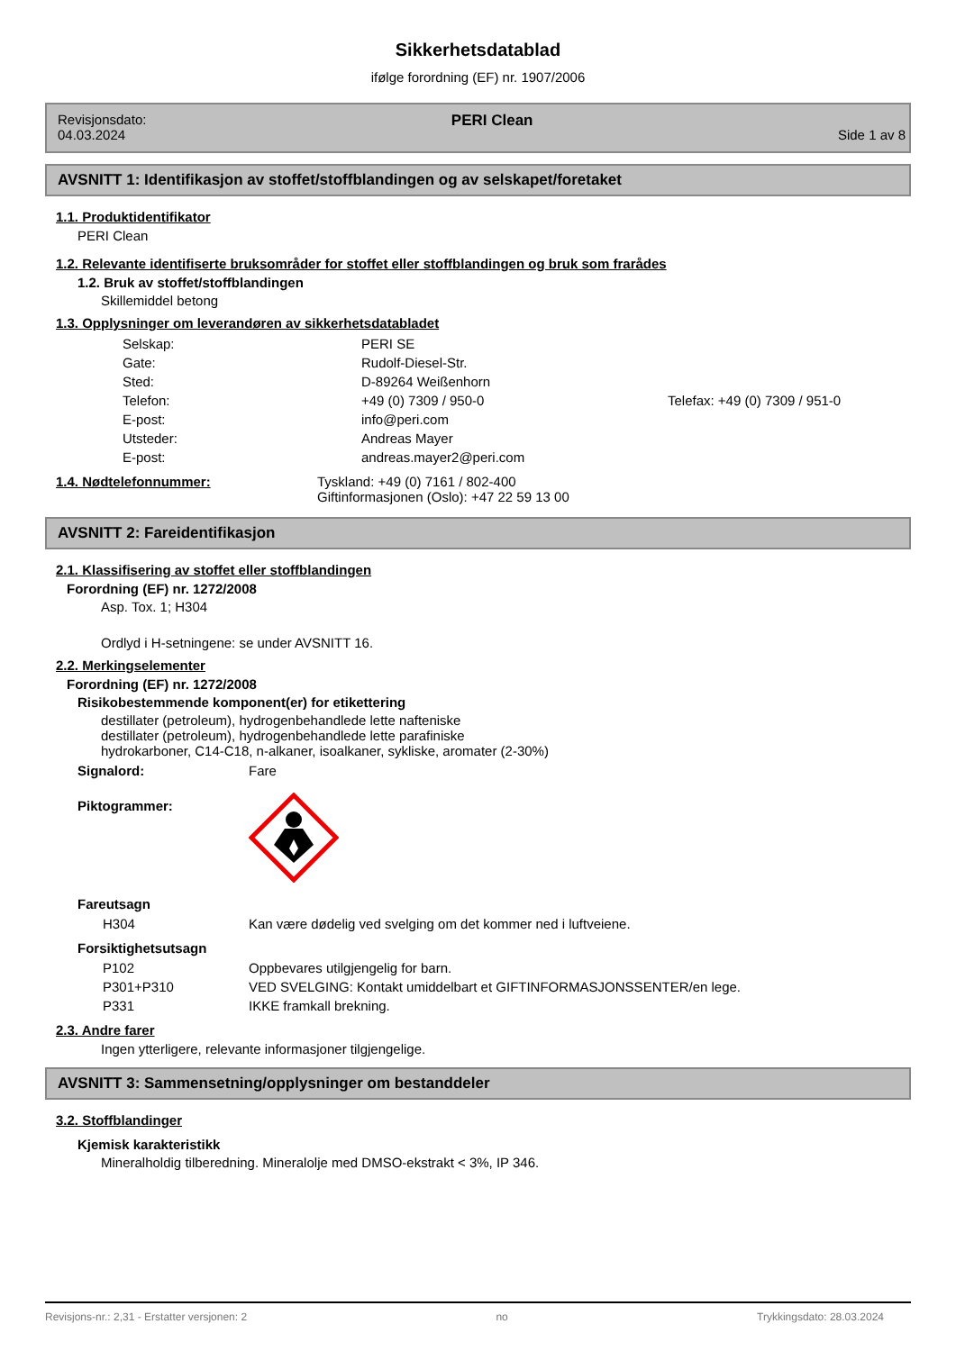Sikkerhetsdatablad
ifølge forordning (EF) nr. 1907/2006
Revisjonsdato:
04.03.2024
PERI Clean
Side 1 av 8
AVSNITT 1: Identifikasjon av stoffet/stoffblandingen og av selskapet/foretaket
1.1. Produktidentifikator
PERI Clean
1.2. Relevante identifiserte bruksområder for stoffet eller stoffblandingen og bruk som frarådes
1.2. Bruk av stoffet/stoffblandingen
Skillemiddel betong
1.3. Opplysninger om leverandøren av sikkerhetsdatabladet
| Selskap: | PERI SE | |
| Gate: | Rudolf-Diesel-Str. | |
| Sted: | D-89264 Weißenhorn | |
| Telefon: | +49 (0) 7309 / 950-0 | Telefax: +49 (0) 7309 / 951-0 |
| E-post: | info@peri.com | |
| Utsteder: | Andreas Mayer | |
| E-post: | andreas.mayer2@peri.com | |
| 1.4. Nødtelefonnummer: | Tyskland: +49 (0) 7161 / 802-400 Giftinformasjonen (Oslo): +47 22 59 13 00 |
AVSNITT 2: Fareidentifikasjon
2.1. Klassifisering av stoffet eller stoffblandingen
Forordning (EF) nr. 1272/2008
Asp. Tox. 1; H304
Ordlyd i H-setningene: se under AVSNITT 16.
2.2. Merkingselementer
Forordning (EF) nr. 1272/2008
Risikobestemmende komponent(er) for etikettering
destillater (petroleum), hydrogenbehandlede lette nafteniske
destillater (petroleum), hydrogenbehandlede lette parafiniske
hydrokarboner, C14-C18, n-alkaner, isoalkaner, sykliske, aromater (2-30%)
| Signalord: | Fare |
| Piktogrammer: | |
Fareutsagn
| H304 | Kan være dødelig ved svelging om det kommer ned i luftveiene. |
Forsiktighetsutsagn
| P102 | Oppbevares utilgjengelig for barn. |
| P301+P310 | VED SVELGING: Kontakt umiddelbart et GIFTINFORMASJONSSENTER/en lege. |
| P331 | IKKE framkall brekning. |
2.3. Andre farer
Ingen ytterligere, relevante informasjoner tilgjengelige.
AVSNITT 3: Sammensetning/opplysninger om bestanddeler
3.2. Stoffblandinger
Kjemisk karakteristikk
Mineralholdig tilberedning. Mineralolje med DMSO-ekstrakt < 3%, IP 346.
Revisjons-nr.: 2,31 - Erstatter versjonen: 2 no Trykkingsdato: 28.03.2024